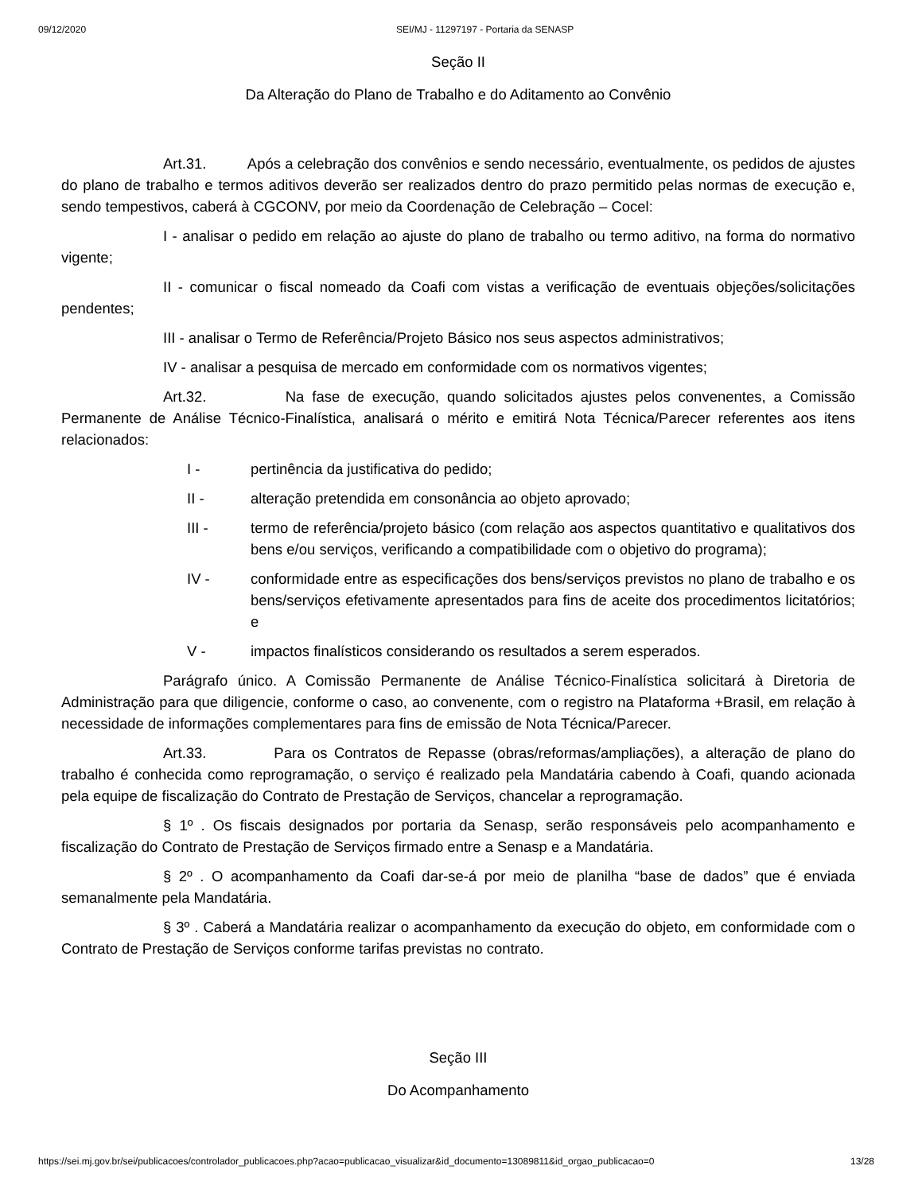09/12/2020 SEI/MJ - 11297197 - Portaria da SENASP
Seção II
Da Alteração do Plano de Trabalho e do Aditamento ao Convênio
Art.31. Após a celebração dos convênios e sendo necessário, eventualmente, os pedidos de ajustes do plano de trabalho e termos aditivos deverão ser realizados dentro do prazo permitido pelas normas de execução e, sendo tempestivos, caberá à CGCONV, por meio da Coordenação de Celebração – Cocel:
I - analisar o pedido em relação ao ajuste do plano de trabalho ou termo aditivo, na forma do normativo vigente;
II - comunicar o fiscal nomeado da Coafi com vistas a verificação de eventuais objeções/solicitações pendentes;
III - analisar o Termo de Referência/Projeto Básico nos seus aspectos administrativos;
IV - analisar a pesquisa de mercado em conformidade com os normativos vigentes;
Art.32. Na fase de execução, quando solicitados ajustes pelos convenentes, a Comissão Permanente de Análise Técnico-Finalística, analisará o mérito e emitirá Nota Técnica/Parecer referentes aos itens relacionados:
I - pertinência da justificativa do pedido;
II - alteração pretendida em consonância ao objeto aprovado;
III - termo de referência/projeto básico (com relação aos aspectos quantitativo e qualitativos dos bens e/ou serviços, verificando a compatibilidade com o objetivo do programa);
IV - conformidade entre as especificações dos bens/serviços previstos no plano de trabalho e os bens/serviços efetivamente apresentados para fins de aceite dos procedimentos licitatórios; e
V - impactos finalísticos considerando os resultados a serem esperados.
Parágrafo único. A Comissão Permanente de Análise Técnico-Finalística solicitará à Diretoria de Administração para que diligencie, conforme o caso, ao convenente, com o registro na Plataforma +Brasil, em relação à necessidade de informações complementares para fins de emissão de Nota Técnica/Parecer.
Art.33. Para os Contratos de Repasse (obras/reformas/ampliações), a alteração de plano do trabalho é conhecida como reprogramação, o serviço é realizado pela Mandatária cabendo à Coafi, quando acionada pela equipe de fiscalização do Contrato de Prestação de Serviços, chancelar a reprogramação.
§ 1º . Os fiscais designados por portaria da Senasp, serão responsáveis pelo acompanhamento e fiscalização do Contrato de Prestação de Serviços firmado entre a Senasp e a Mandatária.
§ 2º . O acompanhamento da Coafi dar-se-á por meio de planilha “base de dados” que é enviada semanalmente pela Mandatária.
§ 3º . Caberá a Mandatária realizar o acompanhamento da execução do objeto, em conformidade com o Contrato de Prestação de Serviços conforme tarifas previstas no contrato.
Seção III
Do Acompanhamento
https://sei.mj.gov.br/sei/publicacoes/controlador_publicacoes.php?acao=publicacao_visualizar&id_documento=13089811&id_orgao_publicacao=0 13/28